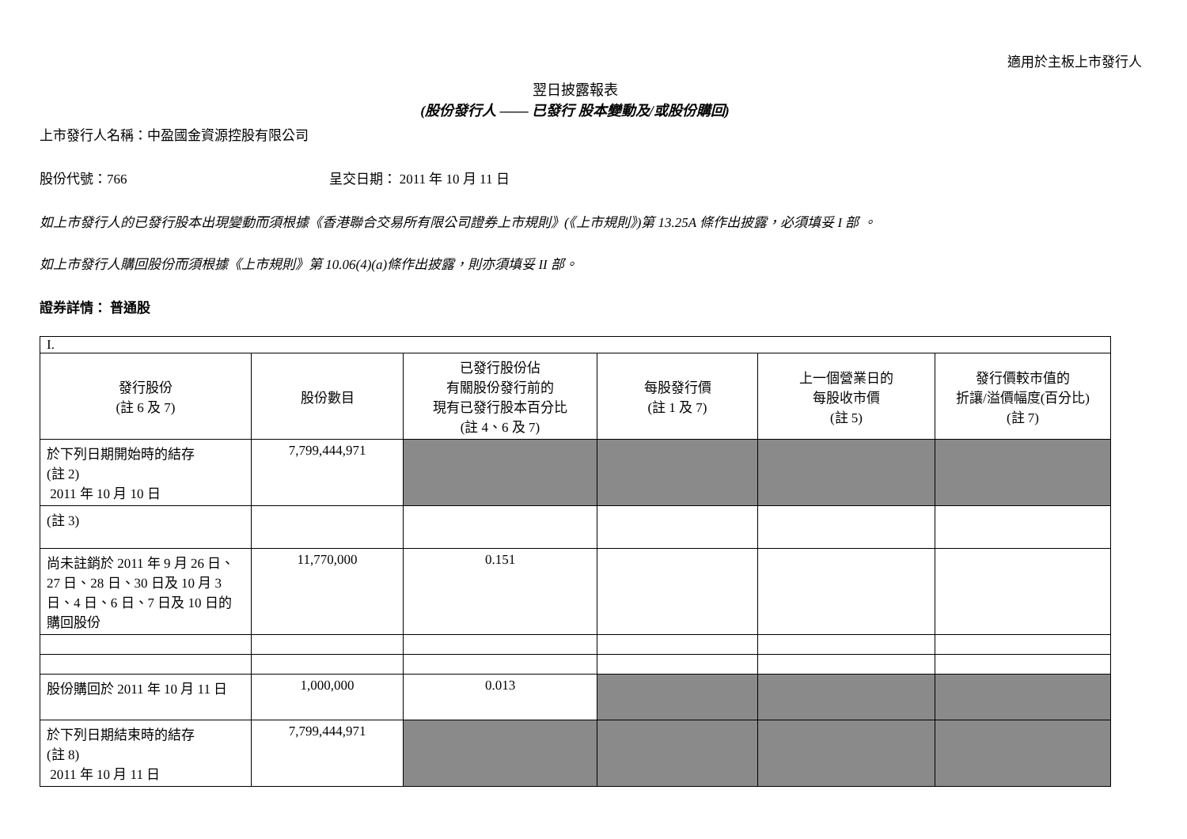適用於主板上市發行人
翌日披露報表
(股份發行人 —— 已發行 股本變動及/或股份購回)
上市發行人名稱：中盈國金資源控股有限公司
股份代號：766 呈交日期： 2011 年 10 月 11 日
如上市發行人的已發行股本出現變動而須根據《香港聯合交易所有限公司證券上市規則》(《上市規則》)第 13.25A 條作出披露，必須填妥 I 部 。
如上市發行人購回股份而須根據《上市規則》第 10.06(4)(a)條作出披露，則亦須填妥 II 部。
證券詳情： 普通股
| I. | | | | | |
| 發行股份 (註 6 及 7) | 股份數目 | 已發行股份佔 有關股份發行前的 現有已發行股本百分比 (註 4、6 及 7) | 每股發行價 (註 1 及 7) | 上一個營業日的 每股收市價 (註 5) | 發行價較市值的 折讓/溢價幅度(百分比) (註 7) |
| 於下列日期開始時的結存 (註 2) 2011 年 10 月 10 日 | 7,799,444,971 | | | | |
| (註 3) | | | | | |
| 尚未註銷於 2011 年 9 月 26 日、27 日、28 日、30 日及 10 月 3 日、4 日、6 日、7 日及 10 日的購回股份 | 11,770,000 | 0.151 | | | |
| 股份購回於 2011 年 10 月 11 日 | 1,000,000 | 0.013 | | | |
| 於下列日期結束時的結存 (註 8) 2011 年 10 月 11 日 | 7,799,444,971 | | | | |